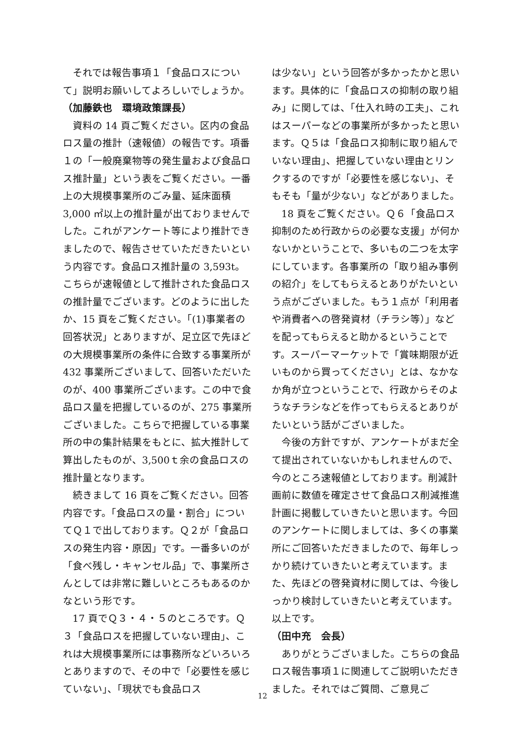それでは報告事項１「食品ロスについて」説明お願いしてよろしいでしょうか。
（加藤鉄也　環境政策課長）
資料の 14 頁ご覧ください。区内の食品ロス量の推計（速報値）の報告です。項番１の「一般廃棄物等の発生量および食品ロス推計量」という表をご覧ください。一番上の大規模事業所のごみ量、延床面積 3,000 ㎡以上の推計量が出ておりませんでした。これがアンケート等により推計できましたので、報告させていただきたいという内容です。食品ロス推計量の 3,593t。こちらが速報値として推計された食品ロスの推計量でございます。どのように出したか、15 頁をご覧ください。「(1)事業者の回答状況」とありますが、足立区で先ほどの大規模事業所の条件に合致する事業所が 432 事業所ございまして、回答いただいたのが、400 事業所ございます。この中で食品ロス量を把握しているのが、275 事業所ございました。こちらで把握している事業所の中の集計結果をもとに、拡大推計して算出したものが、3,500ｔ余の食品ロスの推計量となります。
続きまして 16 頁をご覧ください。回答内容です。「食品ロスの量・割合」についてＱ１で出しております。Ｑ２が「食品ロスの発生内容・原因」です。一番多いのが「食べ残し・キャンセル品」で、事業所さんとしては非常に難しいところもあるのかなという形です。
17 頁でＱ３・４・５のところです。Ｑ３「食品ロスを把握していない理由」、これは大規模事業所には事務所などいろいろとありますので、その中で「必要性を感じていない」、「現状でも食品ロス
は少ない」という回答が多かったかと思います。具体的に「食品ロスの抑制の取り組み」に関しては、「仕入れ時の工夫」、これはスーパーなどの事業所が多かったと思います。Ｑ５は「食品ロス抑制に取り組んでいない理由」、把握していない理由とリンクするのですが「必要性を感じない」、そもそも「量が少ない」などがありました。
18 頁をご覧ください。Ｑ６「食品ロス抑制のため行政からの必要な支援」が何かないかということで、多いもの二つを太字にしています。各事業所の「取り組み事例の紹介」をしてもらえるとありがたいという点がございました。もう１点が「利用者や消費者への啓発資材（チラシ等）」などを配ってもらえると助かるということです。スーパーマーケットで「賞味期限が近いものから買ってください」とは、なかなか角が立つということで、行政からそのようなチラシなどを作ってもらえるとありがたいという話がございました。
今後の方針ですが、アンケートがまだ全て提出されていないかもしれませんので、今のところ速報値としております。削減計画前に数値を確定させて食品ロス削減推進計画に掲載していきたいと思います。今回のアンケートに関しましては、多くの事業所にご回答いただきましたので、毎年しっかり続けていきたいと考えています。また、先ほどの啓発資材に関しては、今後しっかり検討していきたいと考えています。以上です。
（田中充　会長）
ありがとうございました。こちらの食品ロス報告事項１に関連してご説明いただきました。それではご質問、ご意見ご
12